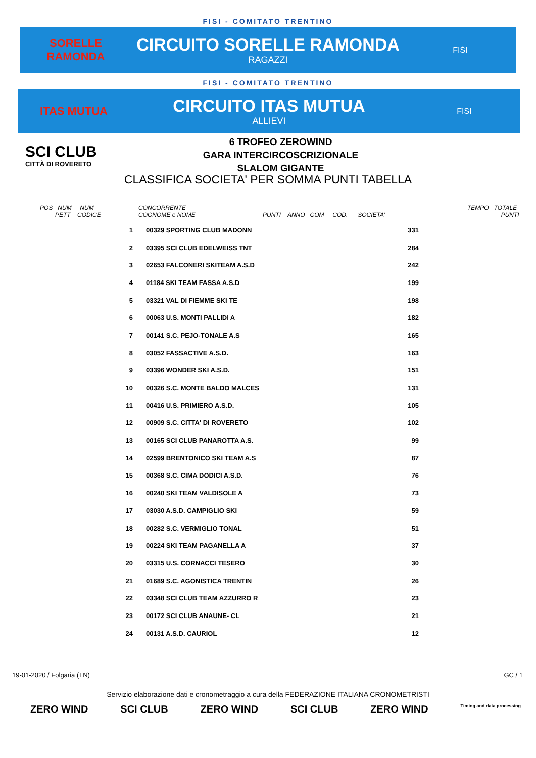FISI - COMITATO TRENTINO
SORELLE RAMONDA
CIRCUITO SORELLE RAMONDA
RAGAZZI
FISI
FISI - COMITATO TRENTINO
ITAS MUTUA
CIRCUITO ITAS MUTUA
ALLIEVI
FISI
SCI CLUB
CITTÀ DI ROVERETO
6 TROFEO ZEROWIND
GARA INTERCIRCOSCRIZIONALE
SLALOM GIGANTE
CLASSIFICA SOCIETA' PER SOMMA PUNTI TABELLA
POS NUM NUM
PETT CODICE
CONCORRENTE
COGNOME e NOME PUNTI ANNO COM COD. SOCIETA'
TEMPO TOTALE
PUNTI
| 1 | 00329 SPORTING CLUB MADONN | 331 |
| 2 | 03395 SCI CLUB EDELWEISS TNT | 284 |
| 3 | 02653 FALCONERI SKITEAM A.S.D | 242 |
| 4 | 01184 SKI TEAM FASSA A.S.D | 199 |
| 5 | 03321 VAL DI FIEMME SKI TE | 198 |
| 6 | 00063 U.S. MONTI PALLIDI A | 182 |
| 7 | 00141 S.C. PEJO-TONALE A.S | 165 |
| 8 | 03052 FASSACTIVE A.S.D. | 163 |
| 9 | 03396 WONDER SKI A.S.D. | 151 |
| 10 | 00326 S.C. MONTE BALDO MALCES | 131 |
| 11 | 00416 U.S. PRIMIERO A.S.D. | 105 |
| 12 | 00909 S.C. CITTA' DI ROVERETO | 102 |
| 13 | 00165 SCI CLUB PANAROTTA A.S. | 99 |
| 14 | 02599 BRENTONICO SKI TEAM A.S | 87 |
| 15 | 00368 S.C. CIMA DODICI A.S.D. | 76 |
| 16 | 00240 SKI TEAM VALDISOLE A | 73 |
| 17 | 03030 A.S.D. CAMPIGLIO SKI | 59 |
| 18 | 00282 S.C. VERMIGLIO TONAL | 51 |
| 19 | 00224 SKI TEAM PAGANELLA A | 37 |
| 20 | 03315 U.S. CORNACCI TESERO | 30 |
| 21 | 01689 S.C. AGONISTICA TRENTIN | 26 |
| 22 | 03348 SCI CLUB TEAM AZZURRO R | 23 |
| 23 | 00172 SCI CLUB ANAUNE- CL | 21 |
| 24 | 00131 A.S.D. CAURIOL | 12 |
19-01-2020 / Folgaria (TN) GC / 1
Servizio elaborazione dati e cronometraggio a cura della FEDERAZIONE ITALIANA CRONOMETRISTI
ZERO WIND SCI CLUB ZERO WIND SCI CLUB ZERO WIND Timing and data processing